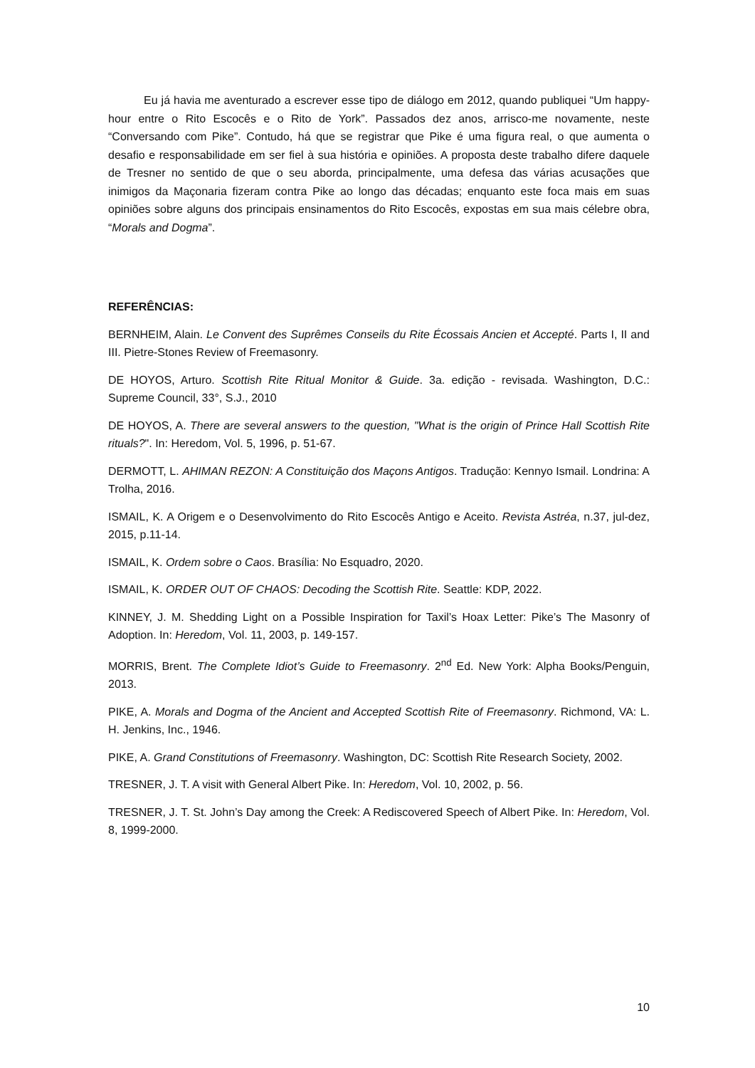Eu já havia me aventurado a escrever esse tipo de diálogo em 2012, quando publiquei “Um happy-hour entre o Rito Escocês e o Rito de York”. Passados dez anos, arrisco-me novamente, neste “Conversando com Pike”. Contudo, há que se registrar que Pike é uma figura real, o que aumenta o desafio e responsabilidade em ser fiel à sua história e opiniões. A proposta deste trabalho difere daquele de Tresner no sentido de que o seu aborda, principalmente, uma defesa das várias acusações que inimigos da Maçonaria fizeram contra Pike ao longo das décadas; enquanto este foca mais em suas opiniões sobre alguns dos principais ensinamentos do Rito Escocês, expostas em sua mais célebre obra, “Morals and Dogma”.
REFERÊNCIAS:
BERNHEIM, Alain. Le Convent des Suprêmes Conseils du Rite Écossais Ancien et Accepté. Parts I, II and III. Pietre-Stones Review of Freemasonry.
DE HOYOS, Arturo. Scottish Rite Ritual Monitor & Guide. 3a. edição - revisada. Washington, D.C.: Supreme Council, 33°, S.J., 2010
DE HOYOS, A. There are several answers to the question, "What is the origin of Prince Hall Scottish Rite rituals?". In: Heredom, Vol. 5, 1996, p. 51-67.
DERMOTT, L. AHIMAN REZON: A Constituição dos Maçons Antigos. Tradução: Kennyo Ismail. Londrina: A Trolha, 2016.
ISMAIL, K. A Origem e o Desenvolvimento do Rito Escocês Antigo e Aceito. Revista Astréa, n.37, jul-dez, 2015, p.11-14.
ISMAIL, K. Ordem sobre o Caos. Brasília: No Esquadro, 2020.
ISMAIL, K. ORDER OUT OF CHAOS: Decoding the Scottish Rite. Seattle: KDP, 2022.
KINNEY, J. M. Shedding Light on a Possible Inspiration for Taxil’s Hoax Letter: Pike’s The Masonry of Adoption. In: Heredom, Vol. 11, 2003, p. 149-157.
MORRIS, Brent. The Complete Idiot’s Guide to Freemasonry. 2<sup>nd</sup> Ed. New York: Alpha Books/Penguin, 2013.
PIKE, A. Morals and Dogma of the Ancient and Accepted Scottish Rite of Freemasonry. Richmond, VA: L. H. Jenkins, Inc., 1946.
PIKE, A. Grand Constitutions of Freemasonry. Washington, DC: Scottish Rite Research Society, 2002.
TRESNER, J. T. A visit with General Albert Pike. In: Heredom, Vol. 10, 2002, p. 56.
TRESNER, J. T. St. John’s Day among the Creek: A Rediscovered Speech of Albert Pike. In: Heredom, Vol. 8, 1999-2000.
10